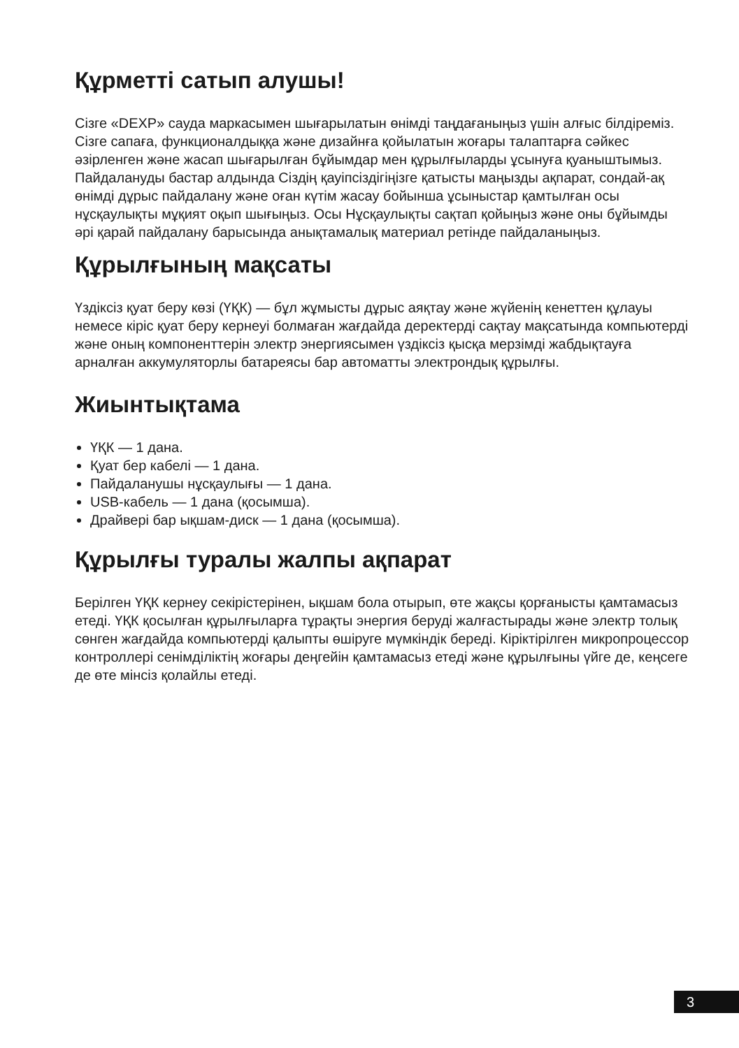Құрметті сатып алушы!
Сізге «DEXP» сауда маркасымен шығарылатын өнімді таңдағаныңыз үшін алғыс білдіреміз.
Сізге сапаға, функционалдыққа және дизайнға қойылатын жоғары талаптарға сәйкес әзірленген және жасап шығарылған бұйымдар мен құрылғыларды ұсынуға қуаныштымыз. Пайдалануды бастар алдында Сіздің қауіпсіздігіңізге қатысты маңызды ақпарат, сондай-ақ өнімді дұрыс пайдалану және оған күтім жасау бойынша ұсыныстар қамтылған осы нұсқаулықты мұқият оқып шығыңыз. Осы Нұсқаулықты сақтап қойыңыз және оны бұйымды әрі қарай пайдалану барысында анықтамалық материал ретінде пайдаланыңыз.
Құрылғының мақсаты
Үздіксіз қуат беру көзі (ҮҚК) — бұл жұмысты дұрыс аяқтау және жүйенің кенеттен құлауы немесе кіріс қуат беру кернеуі болмаған жағдайда деректерді сақтау мақсатында компьютерді және оның компоненттерін электр энергиясымен үздіксіз қысқа мерзімді жабдықтауға арналған аккумуляторлы батареясы бар автоматты электрондық құрылғы.
Жиынтықтама
ҮҚК — 1 дана.
Қуат бер кабелі — 1 дана.
Пайдаланушы нұсқаулығы — 1 дана.
USB-кабель — 1 дана (қосымша).
Драйвері бар ықшам-диск — 1 дана (қосымша).
Құрылғы туралы жалпы ақпарат
Берілген ҮҚК кернеу секірістерінен, ықшам бола отырып, өте жақсы қорғанысты қамтамасыз етеді. ҮҚК қосылған құрылғыларға тұрақты энергия беруді жалғастырады және электр толық сөнген жағдайда компьютерді қалыпты өшіруге мүмкіндік береді. Кіріктірілген микропроцессор контроллері сенімділіктің жоғары деңгейін қамтамасыз етеді және құрылғыны үйге де, кеңсеге де өте мінсіз қолайлы етеді.
3